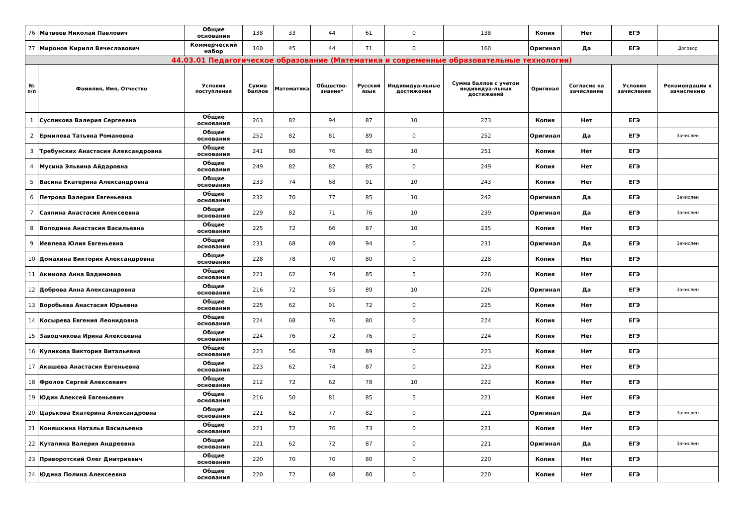| 76 | Матвеев Николай Павлович | Общие основания | 138 | 33 | 44 | 61 | 0 | 138 | Копия | Нет | ЕГЭ | |
| 77 | Миронов Кирилл Вячеславович | Коммерческий набор | 160 | 45 | 44 | 71 | 0 | 160 | Оригинал | Да | ЕГЭ | Договор |
| 44.03.01 Педагогическое образование (Математика и современные образовательные технологии) | | | | | | | | | | | | |
| № п/п | Фамилия, Имя, Отчество | Условия поступления | Сумма баллов | Математика | Общество-знание* | Русский язык | Индивидуа-льные достижения | Сумма баллов с учетом индивидуа-льных достижений | Оригинал | Согласие на зачисление | Условия зачисления | Рекомендации к зачислению |
| 1 | Сусликова Валерия Сергеевна | Общие основания | 263 | 82 | 94 | 87 | 10 | 273 | Копия | Нет | ЕГЭ | |
| 2 | Ермилова Татьяна Романовна | Общие основания | 252 | 82 | 81 | 89 | 0 | 252 | Оригинал | Да | ЕГЭ | Зачислен |
| 3 | Требунских Анастасия Александровна | Общие основания | 241 | 80 | 76 | 85 | 10 | 251 | Копия | Нет | ЕГЭ | |
| 4 | Мусина Эльвина Айдаровна | Общие основания | 249 | 82 | 82 | 85 | 0 | 249 | Копия | Нет | ЕГЭ | |
| 5 | Васина Екатерина Александровна | Общие основания | 233 | 74 | 68 | 91 | 10 | 243 | Копия | Нет | ЕГЭ | |
| 6 | Петрова Валерия Евгеньевна | Общие основания | 232 | 70 | 77 | 85 | 10 | 242 | Оригинал | Да | ЕГЭ | Зачислен |
| 7 | Саяпина Анастасия Алексеевна | Общие основания | 229 | 82 | 71 | 76 | 10 | 239 | Оригинал | Да | ЕГЭ | Зачислен |
| 8 | Володина Анастасия Васильевна | Общие основания | 225 | 72 | 66 | 87 | 10 | 235 | Копия | Нет | ЕГЭ | |
| 9 | Иевлева Юлия Евгеньевна | Общие основания | 231 | 68 | 69 | 94 | 0 | 231 | Оригинал | Да | ЕГЭ | Зачислен |
| 10 | Домахина Виктория Александровна | Общие основания | 228 | 78 | 70 | 80 | 0 | 228 | Копия | Нет | ЕГЭ | |
| 11 | Акимова Анна Вадимовна | Общие основания | 221 | 62 | 74 | 85 | 5 | 226 | Копия | Нет | ЕГЭ | |
| 12 | Доброва Анна Александровна | Общие основания | 216 | 72 | 55 | 89 | 10 | 226 | Оригинал | Да | ЕГЭ | Зачислен |
| 13 | Воробьева Анастасия Юрьевна | Общие основания | 225 | 62 | 91 | 72 | 0 | 225 | Копия | Нет | ЕГЭ | |
| 14 | Косырева Евгения Леонидовна | Общие основания | 224 | 68 | 76 | 80 | 0 | 224 | Копия | Нет | ЕГЭ | |
| 15 | Заводчикова Ирина Алексеевна | Общие основания | 224 | 76 | 72 | 76 | 0 | 224 | Копия | Нет | ЕГЭ | |
| 16 | Куликова Виктория Витальевна | Общие основания | 223 | 56 | 78 | 89 | 0 | 223 | Копия | Нет | ЕГЭ | |
| 17 | Акашева Анастасия Евгеньевна | Общие основания | 223 | 62 | 74 | 87 | 0 | 223 | Копия | Нет | ЕГЭ | |
| 18 | Фролов Сергей Алексеевич | Общие основания | 212 | 72 | 62 | 78 | 10 | 222 | Копия | Нет | ЕГЭ | |
| 19 | Юдин Алексей Евгеньевич | Общие основания | 216 | 50 | 81 | 85 | 5 | 221 | Копия | Нет | ЕГЭ | |
| 20 | Царькова Екатерина Александровна | Общие основания | 221 | 62 | 77 | 82 | 0 | 221 | Оригинал | Да | ЕГЭ | Зачислен |
| 21 | Коняшкина Наталья Васильевна | Общие основания | 221 | 72 | 76 | 73 | 0 | 221 | Копия | Нет | ЕГЭ | |
| 22 | Куталина Валерия Андреевна | Общие основания | 221 | 62 | 72 | 87 | 0 | 221 | Оригинал | Да | ЕГЭ | Зачислен |
| 23 | Приворотский Олег Дмитриевич | Общие основания | 220 | 70 | 70 | 80 | 0 | 220 | Копия | Нет | ЕГЭ | |
| 24 | Юдина Полина Алексеевна | Общие основания | 220 | 72 | 68 | 80 | 0 | 220 | Копия | Нет | ЕГЭ | |